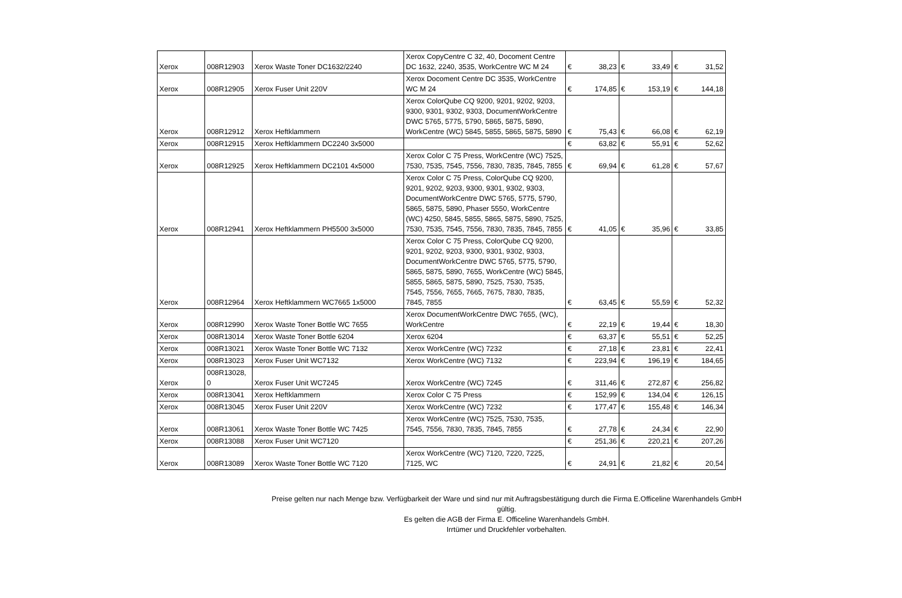| Xerox | 008R12903 | Xerox Waste Toner DC1632/2240 | Xerox CopyCentre C 32, 40, Docoment Centre DC 1632, 2240, 3535, WorkCentre WC M 24 | € | 38,23 | € | 33,49 | € | 31,52 |
| Xerox | 008R12905 | Xerox Fuser Unit 220V | Xerox Docoment Centre DC 3535, WorkCentre WC M 24 | € | 174,85 | € | 153,19 | € | 144,18 |
| Xerox | 008R12912 | Xerox Heftklammern | Xerox ColorQube CQ 9200, 9201, 9202, 9203, 9300, 9301, 9302, 9303, DocumentWorkCentre DWC 5765, 5775, 5790, 5865, 5875, 5890, WorkCentre (WC) 5845, 5855, 5865, 5875, 5890 | € | 75,43 | € | 66,08 | € | 62,19 |
| Xerox | 008R12915 | Xerox Heftklammern DC2240 3x5000 | | € | 63,82 | € | 55,91 | € | 52,62 |
| Xerox | 008R12925 | Xerox Heftklammern DC2101 4x5000 | Xerox Color C 75 Press, WorkCentre (WC) 7525, 7530, 7535, 7545, 7556, 7830, 7835, 7845, 7855 | € | 69,94 | € | 61,28 | € | 57,67 |
| Xerox | 008R12941 | Xerox Heftklammern PH5500 3x5000 | Xerox Color C 75 Press, ColorQube CQ 9200, 9201, 9202, 9203, 9300, 9301, 9302, 9303, DocumentWorkCentre DWC 5765, 5775, 5790, 5865, 5875, 5890, Phaser 5550, WorkCentre (WC) 4250, 5845, 5855, 5865, 5875, 5890, 7525, 7530, 7535, 7545, 7556, 7830, 7835, 7845, 7855 | € | 41,05 | € | 35,96 | € | 33,85 |
| Xerox | 008R12964 | Xerox Heftklammern WC7665 1x5000 | Xerox Color C 75 Press, ColorQube CQ 9200, 9201, 9202, 9203, 9300, 9301, 9302, 9303, DocumentWorkCentre DWC 5765, 5775, 5790, 5865, 5875, 5890, 7655, WorkCentre (WC) 5845, 5855, 5865, 5875, 5890, 7525, 7530, 7535, 7545, 7556, 7655, 7665, 7675, 7830, 7835, 7845, 7855 | € | 63,45 | € | 55,59 | € | 52,32 |
| Xerox | 008R12990 | Xerox Waste Toner Bottle WC 7655 | Xerox DocumentWorkCentre DWC 7655, (WC), WorkCentre | € | 22,19 | € | 19,44 | € | 18,30 |
| Xerox | 008R13014 | Xerox Waste Toner Bottle 6204 | Xerox 6204 | € | 63,37 | € | 55,51 | € | 52,25 |
| Xerox | 008R13021 | Xerox Waste Toner Bottle WC 7132 | Xerox WorkCentre (WC) 7232 | € | 27,18 | € | 23,81 | € | 22,41 |
| Xerox | 008R13023 | Xerox Fuser Unit WC7132 | Xerox WorkCentre (WC) 7132 | € | 223,94 | € | 196,19 | € | 184,65 |
| Xerox | 008R13028, 0 | Xerox Fuser Unit WC7245 | Xerox WorkCentre (WC) 7245 | € | 311,46 | € | 272,87 | € | 256,82 |
| Xerox | 008R13041 | Xerox Heftklammern | Xerox Color C 75 Press | € | 152,99 | € | 134,04 | € | 126,15 |
| Xerox | 008R13045 | Xerox Fuser Unit 220V | Xerox WorkCentre (WC) 7232 | € | 177,47 | € | 155,48 | € | 146,34 |
| Xerox | 008R13061 | Xerox Waste Toner Bottle WC 7425 | Xerox WorkCentre (WC) 7525, 7530, 7535, 7545, 7556, 7830, 7835, 7845, 7855 | € | 27,78 | € | 24,34 | € | 22,90 |
| Xerox | 008R13088 | Xerox Fuser Unit WC7120 | | € | 251,36 | € | 220,21 | € | 207,26 |
| Xerox | 008R13089 | Xerox Waste Toner Bottle WC 7120 | Xerox WorkCentre (WC) 7120, 7220, 7225, 7125, WC | € | 24,91 | € | 21,82 | € | 20,54 |
Preise gelten nur nach Menge bzw. Verfügbarkeit der Ware und sind nur mit Auftragsbestätigung durch die Firma E.Officeline Warenhandels GmbH gültig.
Es gelten die AGB der Firma E. Officeline Warenhandels GmbH.
Irrtümer und Druckfehler vorbehalten.